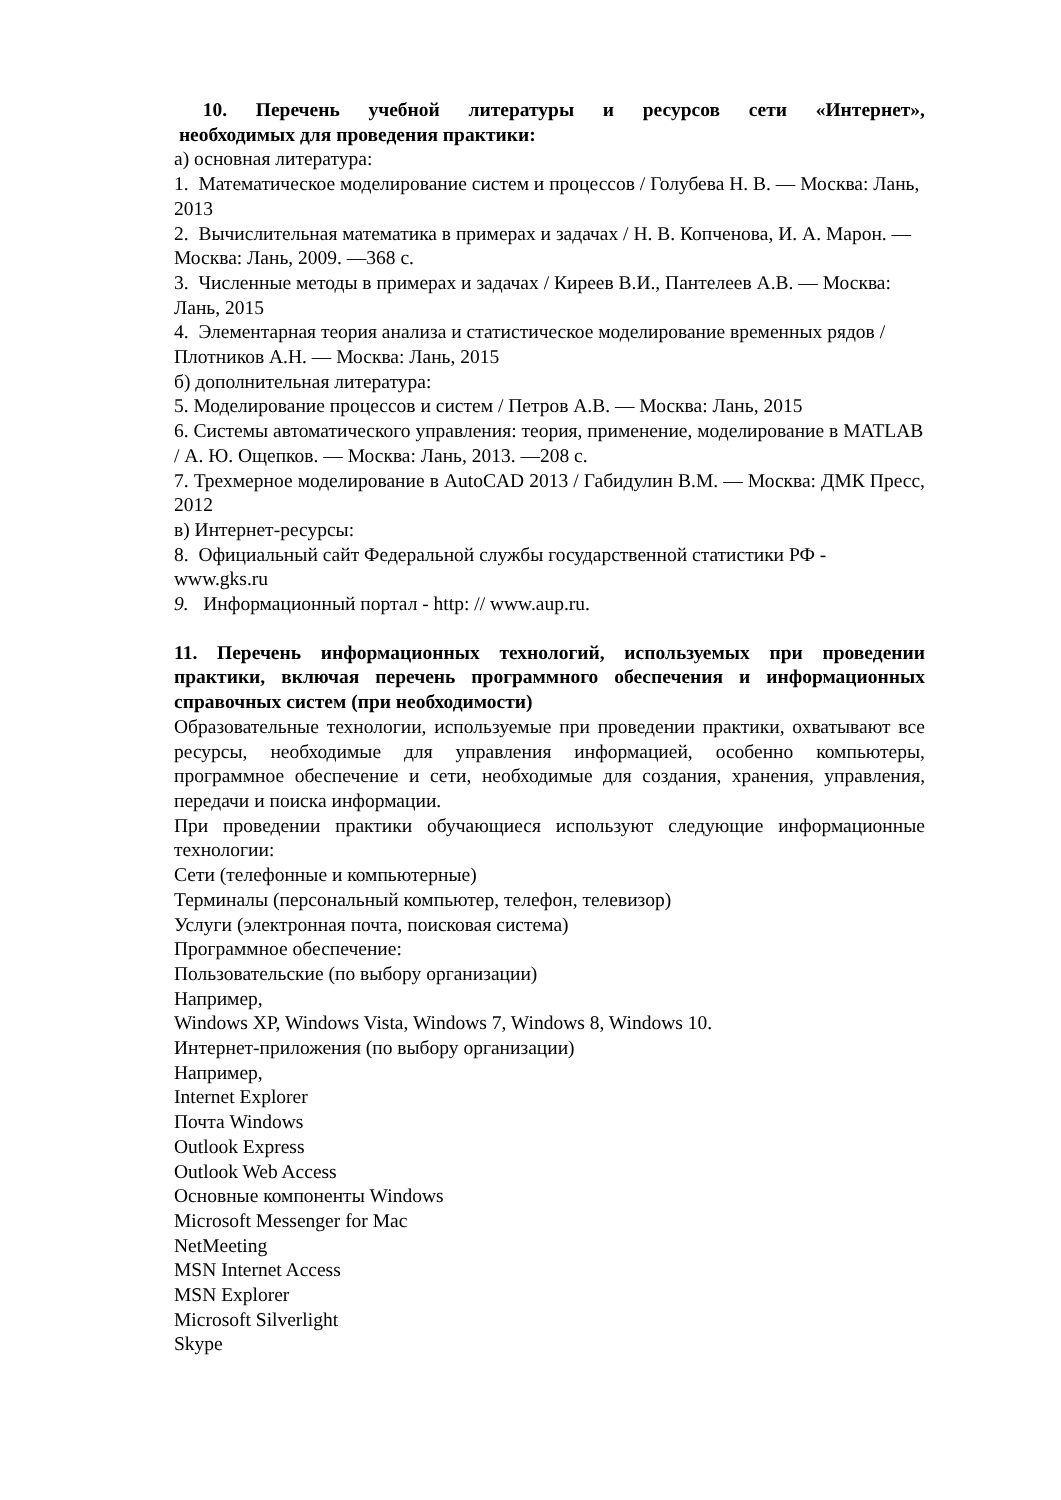10. Перечень учебной литературы и ресурсов сети «Интернет»,
необходимых для проведения практики:
а) основная литература:
1. Математическое моделирование систем и процессов / Голубева Н. В. — Москва: Лань, 2013
2. Вычислительная математика в примерах и задачах / Н. В. Копченова, И. А. Марон. — Москва: Лань, 2009. —368 с.
3. Численные методы в примерах и задачах / Киреев В.И., Пантелеев А.В. — Москва: Лань, 2015
4. Элементарная теория анализа и статистическое моделирование временных рядов / Плотников А.Н. — Москва: Лань, 2015
б) дополнительная литература:
5. Моделирование процессов и систем / Петров А.В. — Москва: Лань, 2015
6. Системы автоматического управления: теория, применение, моделирование в MATLAB / А. Ю. Ощепков. — Москва: Лань, 2013. —208 с.
7. Трехмерное моделирование в AutoCAD 2013 / Габидулин В.М. — Москва: ДМК Пресс, 2012
в) Интернет-ресурсы:
8. Официальный сайт Федеральной службы государственной статистики РФ - www.gks.ru
9. Информационный портал - http: // www.aup.ru.
11. Перечень информационных технологий, используемых при проведении практики, включая перечень программного обеспечения и информационных справочных систем (при необходимости)
Образовательные технологии, используемые при проведении практики, охватывают все ресурсы, необходимые для управления информацией, особенно компьютеры, программное обеспечение и сети, необходимые для создания, хранения, управления, передачи и поиска информации.
При проведении практики обучающиеся используют следующие информационные технологии:
Сети (телефонные и компьютерные)
Терминалы (персональный компьютер, телефон, телевизор)
Услуги (электронная почта, поисковая система)
Программное обеспечение:
Пользовательские (по выбору организации)
Например,
Windows XP, Windows Vista, Windows 7, Windows 8, Windows 10.
Интернет-приложения (по выбору организации)
Например,
Internet Explorer
Почта Windows
Outlook Express
Outlook Web Access
Основные компоненты Windows
Microsoft Messenger for Mac
NetMeeting
MSN Internet Access
MSN Explorer
Microsoft Silverlight
Skype